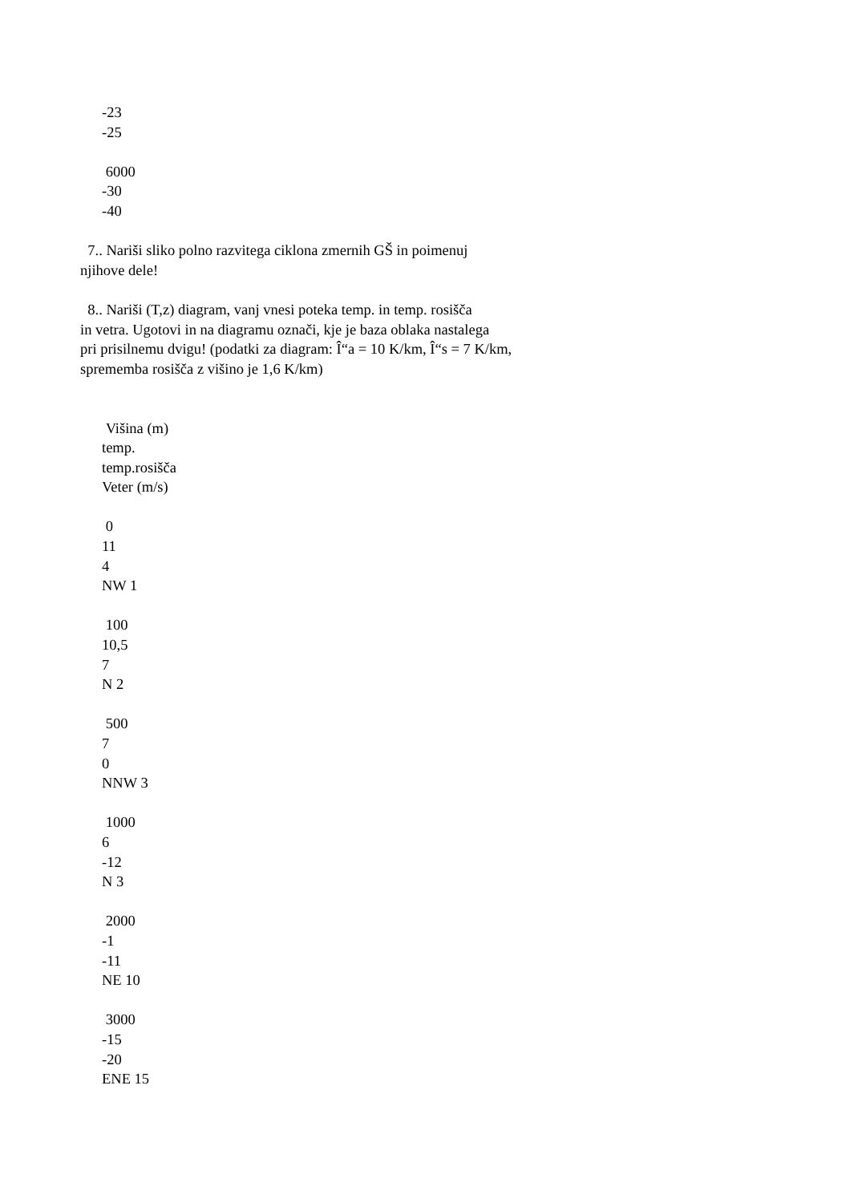-23
-25
6000
-30
-40
7.. Nariši sliko polno razvitega ciklona zmernih GŠ in poimenuj
njihove dele!
8.. Nariši (T,z) diagram, vanj vnesi poteka temp. in temp. rosišča
in vetra. Ugotovi in na diagramu označi, kje je baza oblaka nastalega
pri prisilnemu dvigu! (podatki za diagram: Î“a = 10 K/km, Î“s = 7 K/km,
sprememba rosišča z višino je 1,6 K/km)
Višina (m)
temp.
temp.rosišča
Veter (m/s)
0
11
4
NW 1
100
10,5
7
N 2
500
7
0
NNW 3
1000
6
-12
N 3
2000
-1
-11
NE 10
3000
-15
-20
ENE 15